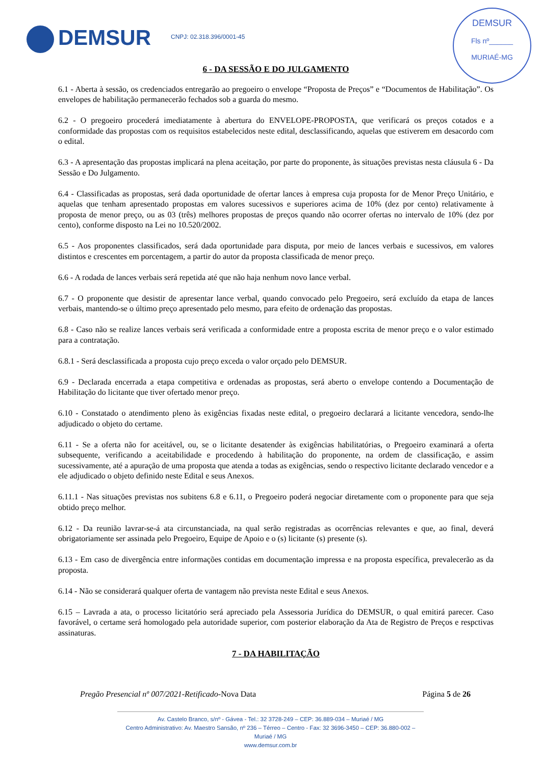DEMSUR CNPJ: 02.318.396/0001-45
DEMSUR
Fls nº______
MURIAÉ-MG
6 - DA SESSÃO E DO JULGAMENTO
6.1 - Aberta à sessão, os credenciados entregarão ao pregoeiro o envelope “Proposta de Preços” e “Documentos de Habilitação”. Os envelopes de habilitação permanecerão fechados sob a guarda do mesmo.
6.2 - O pregoeiro procederá imediatamente à abertura do ENVELOPE-PROPOSTA, que verificará os preços cotados e a conformidade das propostas com os requisitos estabelecidos neste edital, desclassificando, aquelas que estiverem em desacordo com o edital.
6.3 - A apresentação das propostas implicará na plena aceitação, por parte do proponente, às situações previstas nesta cláusula 6 - Da Sessão e Do Julgamento.
6.4 - Classificadas as propostas, será dada oportunidade de ofertar lances à empresa cuja proposta for de Menor Preço Unitário, e aquelas que tenham apresentado propostas em valores sucessivos e superiores acima de 10% (dez por cento) relativamente à proposta de menor preço, ou as 03 (três) melhores propostas de preços quando não ocorrer ofertas no intervalo de 10% (dez por cento), conforme disposto na Lei no 10.520/2002.
6.5 - Aos proponentes classificados, será dada oportunidade para disputa, por meio de lances verbais e sucessivos, em valores distintos e crescentes em porcentagem, a partir do autor da proposta classificada de menor preço.
6.6 - A rodada de lances verbais será repetida até que não haja nenhum novo lance verbal.
6.7 - O proponente que desistir de apresentar lance verbal, quando convocado pelo Pregoeiro, será excluído da etapa de lances verbais, mantendo-se o último preço apresentado pelo mesmo, para efeito de ordenação das propostas.
6.8 - Caso não se realize lances verbais será verificada a conformidade entre a proposta escrita de menor preço e o valor estimado para a contratação.
6.8.1 - Será desclassificada a proposta cujo preço exceda o valor orçado pelo DEMSUR.
6.9 - Declarada encerrada a etapa competitiva e ordenadas as propostas, será aberto o envelope contendo a Documentação de Habilitação do licitante que tiver ofertado menor preço.
6.10 - Constatado o atendimento pleno às exigências fixadas neste edital, o pregoeiro declarará a licitante vencedora, sendo-lhe adjudicado o objeto do certame.
6.11 - Se a oferta não for aceitável, ou, se o licitante desatender às exigências habilitatórias, o Pregoeiro examinará a oferta subsequente, verificando a aceitabilidade e procedendo à habilitação do proponente, na ordem de classificação, e assim sucessivamente, até a apuração de uma proposta que atenda a todas as exigências, sendo o respectivo licitante declarado vencedor e a ele adjudicado o objeto definido neste Edital e seus Anexos.
6.11.1 - Nas situações previstas nos subitens 6.8 e 6.11, o Pregoeiro poderá negociar diretamente com o proponente para que seja obtido preço melhor.
6.12 - Da reunião lavrar-se-á ata circunstanciada, na qual serão registradas as ocorrências relevantes e que, ao final, deverá obrigatoriamente ser assinada pelo Pregoeiro, Equipe de Apoio e o (s) licitante (s) presente (s).
6.13 - Em caso de divergência entre informações contidas em documentação impressa e na proposta específica, prevalecerão as da proposta.
6.14 - Não se considerará qualquer oferta de vantagem não prevista neste Edital e seus Anexos.
6.15 – Lavrada a ata, o processo licitatório será apreciado pela Assessoria Jurídica do DEMSUR, o qual emitirá parecer. Caso favorável, o certame será homologado pela autoridade superior, com posterior elaboração da Ata de Registro de Preços e respctivas assinaturas.
7 - DA HABILITAÇÃO
Pregão Presencial nº 007/2021-Retificado-Nova Data Página 5 de 26
Av. Castelo Branco, s/nº - Gávea - Tel.: 32 3728-249 – CEP: 36.889-034 – Muriaé / MG
Centro Administrativo: Av. Maestro Sansão, nº 236 – Térreo – Centro - Fax: 32 3696-3450 – CEP: 36.880-002 – Muriaé / MG
www.demsur.com.br